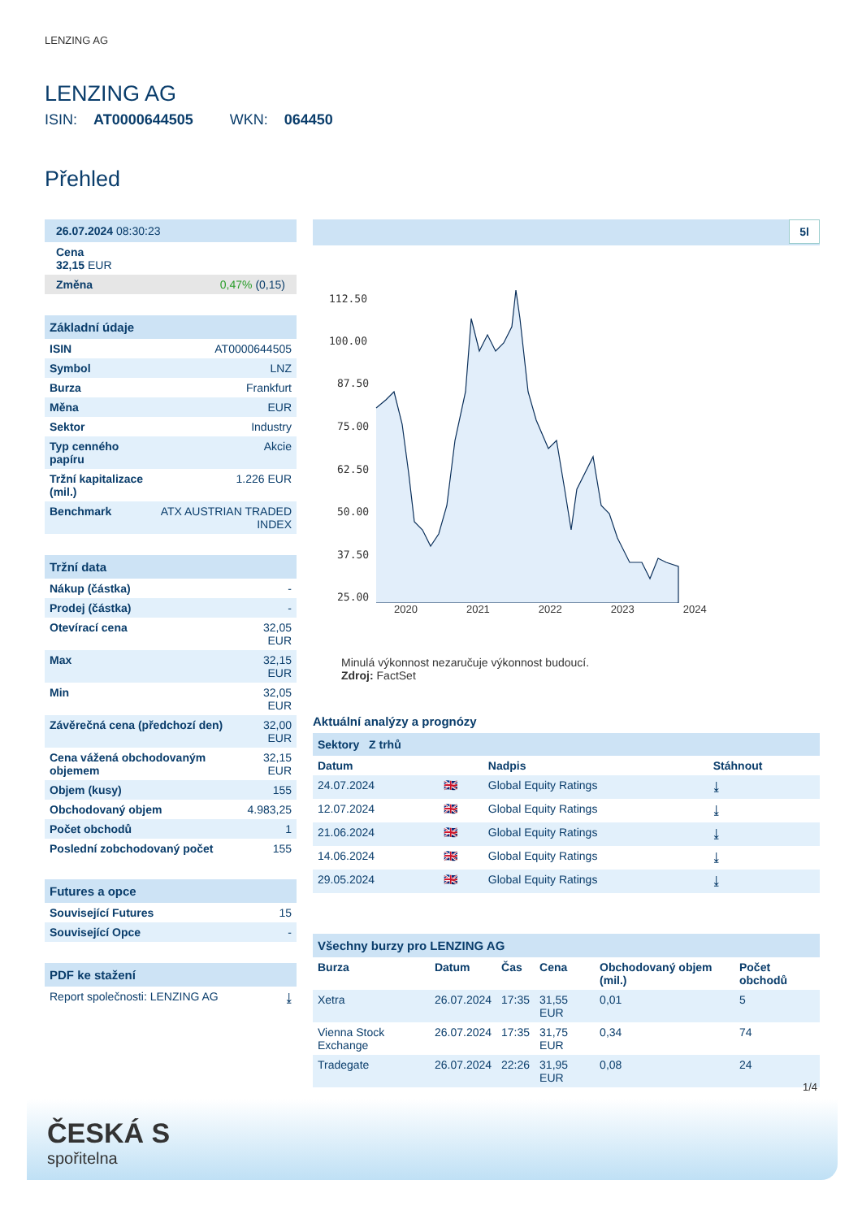LENZING AG
LENZING AG
ISIN: AT0000644505 WKN: 064450
Přehled
| 26.07.2024 08:30:23 |
| Cena 32,15 EUR |
| Změna 0,47% (0,15) |
| Základní údaje | |
| ISIN | AT0000644505 |
| Symbol | LNZ |
| Burza | Frankfurt |
| Měna | EUR |
| Sektor | Industry |
| Typ cenného papíru | Akcie |
| Tržní kapitalizace (mil.) | 1.226 EUR |
| Benchmark | ATX AUSTRIAN TRADED INDEX |
| Tržní data | |
| Nákup (částka) | - |
| Prodej (částka) | - |
| Otevírací cena | 32,05 EUR |
| Max | 32,15 EUR |
| Min | 32,05 EUR |
| Závěrečná cena (předchozí den) | 32,00 EUR |
| Cena vážená obchodovaným objemem | 32,15 EUR |
| Objem (kusy) | 155 |
| Obchodovaný objem | 4.983,25 |
| Počet obchodů | 1 |
| Poslední zobchodovaný počet | 155 |
| Futures a opce | |
| Související Futures | 15 |
| Související Opce | - |
| PDF ke stažení | |
| Report společnosti: LENZING AG | ⤓ |
5l
112.50
100.00
87.50
75.00
62.50
50.00
37.50
25.00
2020 2021 2022 2023 2024
Minulá výkonnost nezaručuje výkonnost budoucí.
Zdroj: FactSet
Aktuální analýzy a prognózy
Sektory Z trhů
| Datum | | Nadpis | Stáhnout |
| --- | --- | --- | --- |
| 24.07.2024 | 🇬🇧 | Global Equity Ratings | ⤓ |
| 12.07.2024 | 🇬🇧 | Global Equity Ratings | ⤓ |
| 21.06.2024 | 🇬🇧 | Global Equity Ratings | ⤓ |
| 14.06.2024 | 🇬🇧 | Global Equity Ratings | ⤓ |
| 29.05.2024 | 🇬🇧 | Global Equity Ratings | ⤓ |
| Všechny burzy pro LENZING AG | | | | | |
| Burza | Datum | Čas | Cena | Obchodovaný objem (mil.) | Počet obchodů |
| Xetra | 26.07.2024 | 17:35 | 31,55 EUR | 0,01 | 5 |
| Vienna Stock Exchange | 26.07.2024 | 17:35 | 31,75 EUR | 0,34 | 74 |
| Tradegate | 26.07.2024 | 22:26 | 31,95 EUR | 0,08 | 24 |
1/4
ČESKÁ S
spořitelna